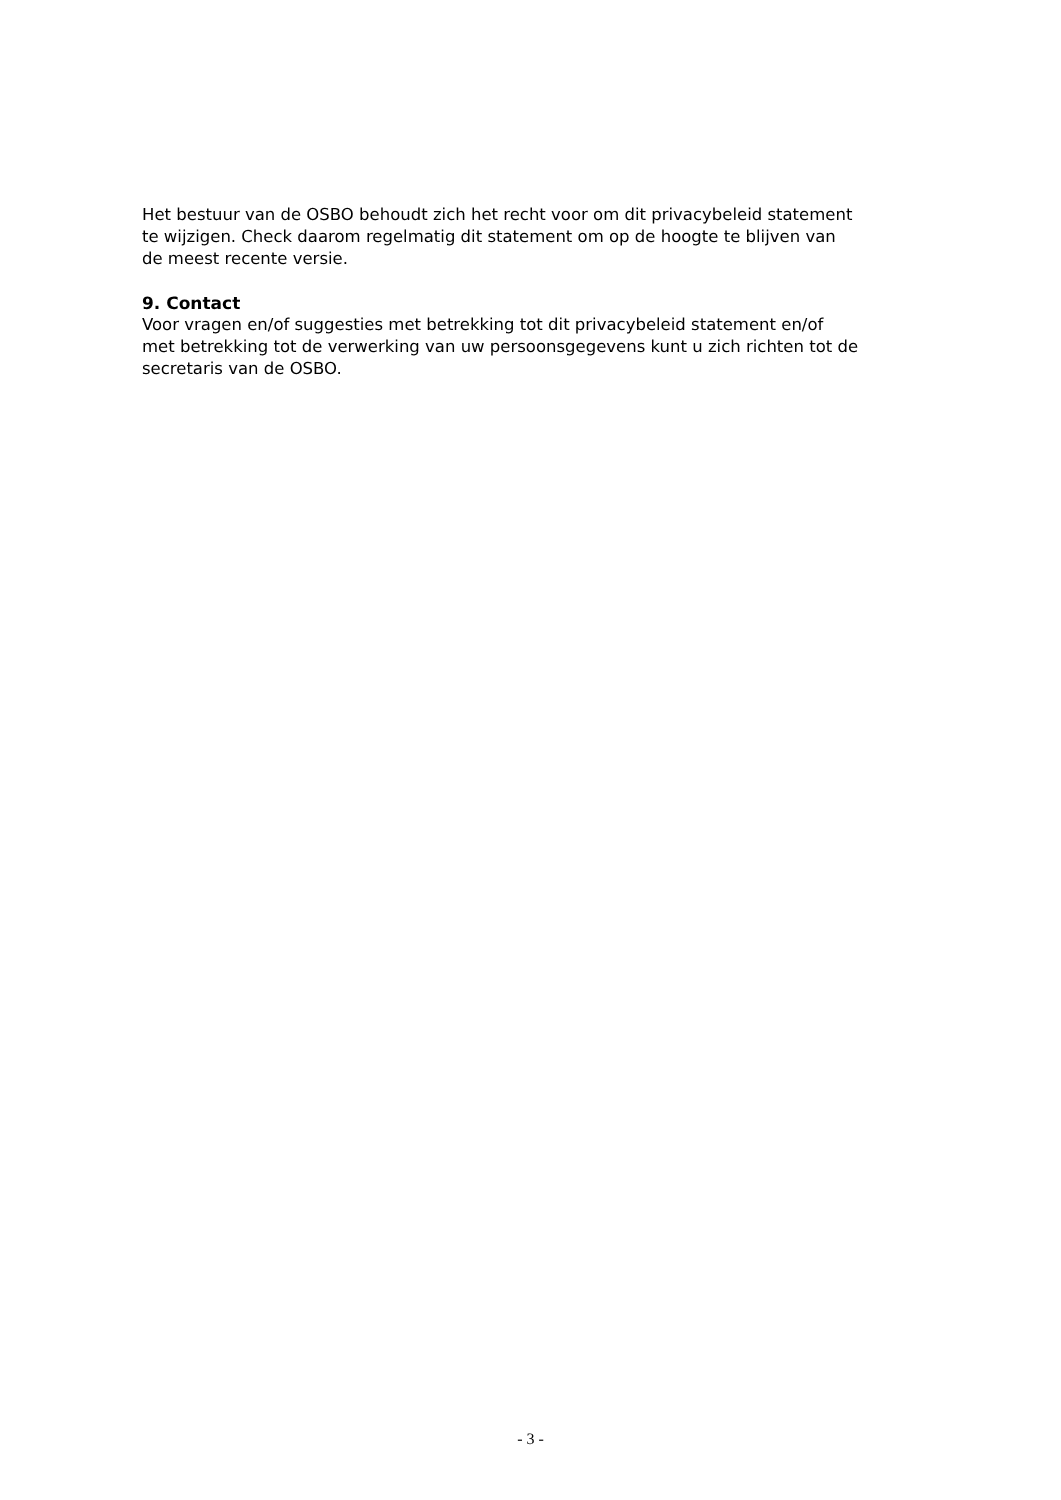Het bestuur van de OSBO behoudt zich het recht voor om dit privacybeleid statement
te wijzigen. Check daarom regelmatig dit statement om op de hoogte te blijven van
de meest recente versie.
9. Contact
Voor vragen en/of suggesties met betrekking tot dit privacybeleid statement en/of
met betrekking tot de verwerking van uw persoonsgegevens kunt u zich richten tot de
secretaris van de OSBO.
- 3 -